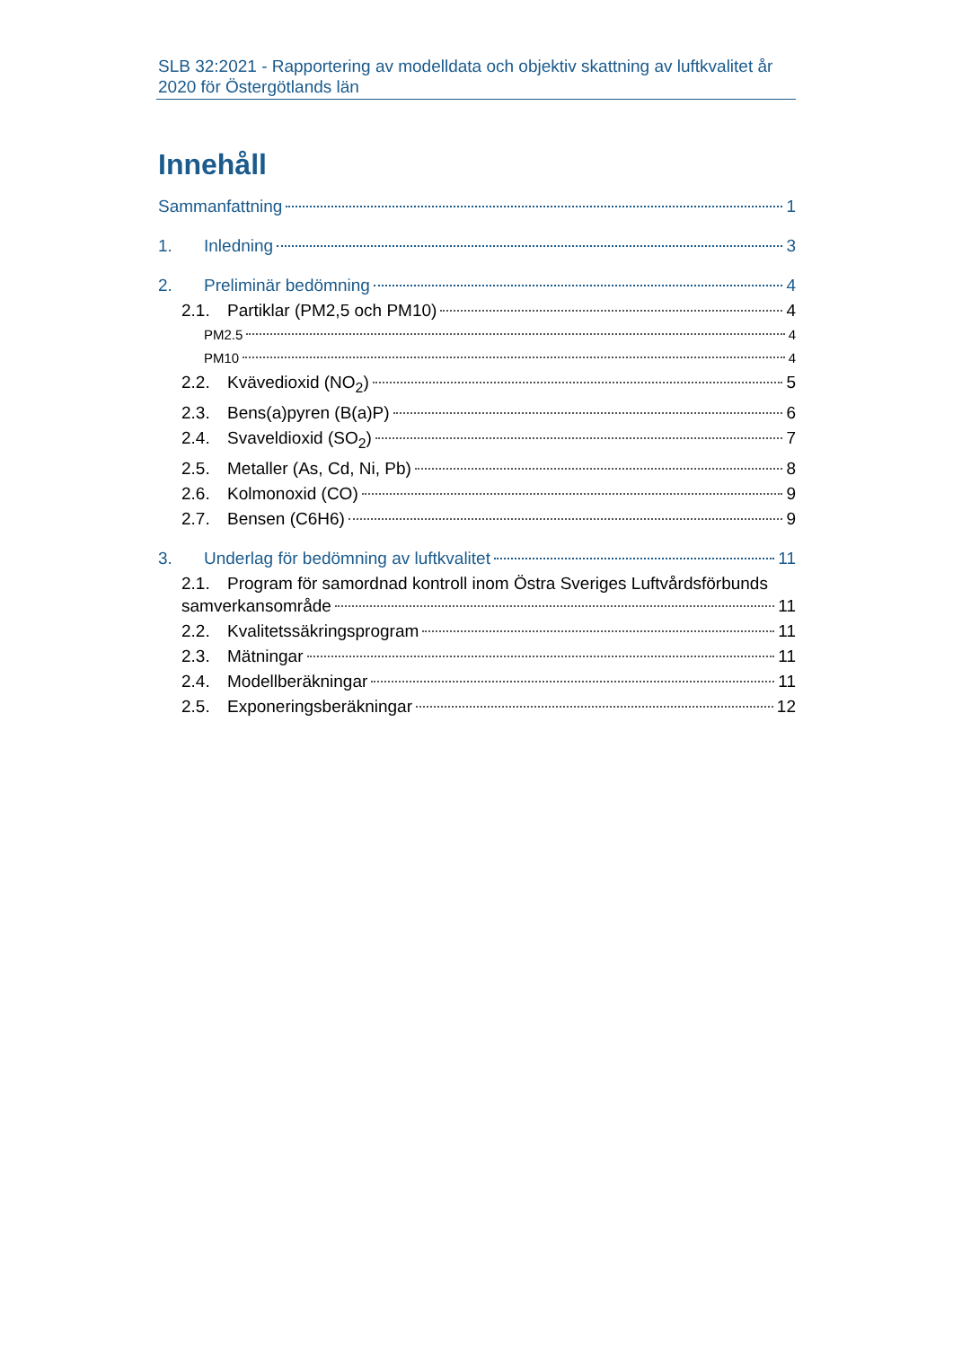SLB 32:2021 - Rapportering av modelldata och objektiv skattning av luftkvalitet år 2020 för Östergötlands län
Innehåll
Sammanfattning 1
1. Inledning 3
2. Preliminär bedömning 4
2.1. Partiklar (PM2,5 och PM10) 4
PM2.5 4
PM10 4
2.2. Kvävedioxid (NO<sub>2</sub>) 5
2.3. Bens(a)pyren (B(a)P) 6
2.4. Svaveldioxid (SO<sub>2</sub>) 7
2.5. Metaller (As, Cd, Ni, Pb) 8
2.6. Kolmonoxid (CO) 9
2.7. Bensen (C6H6) 9
3. Underlag för bedömning av luftkvalitet 11
2.1. Program för samordnad kontroll inom Östra Sveriges Luftvårdsförbunds
samverkansområde 11
2.2. Kvalitetssäkringsprogram 11
2.3. Mätningar 11
2.4. Modellberäkningar 11
2.5. Exponeringsberäkningar 12